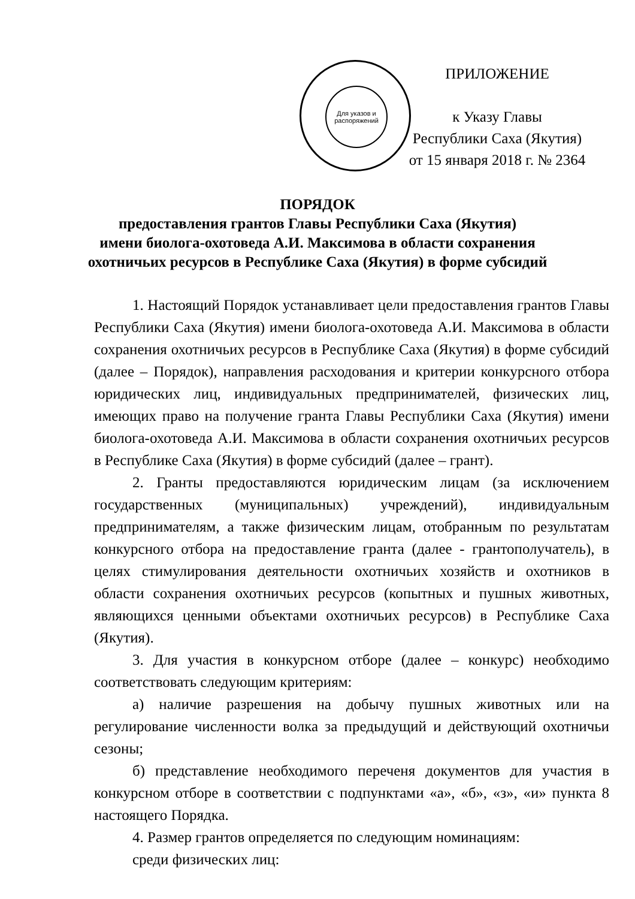Для указов и распоряжений
ПРИЛОЖЕНИЕ
к Указу Главы
Республики Саха (Якутия)
от 15 января 2018 г. № 2364
ПОРЯДОК
предоставления грантов Главы Республики Саха (Якутия)
имени биолога-охотоведа А.И. Максимова в области сохранения
охотничьих ресурсов в Республике Саха (Якутия) в форме субсидий
1. Настоящий Порядок устанавливает цели предоставления грантов Главы Республики Саха (Якутия) имени биолога-охотоведа А.И. Максимова в области сохранения охотничьих ресурсов в Республике Саха (Якутия) в форме субсидий (далее – Порядок), направления расходования и критерии конкурсного отбора юридических лиц, индивидуальных предпринимателей, физических лиц, имеющих право на получение гранта Главы Республики Саха (Якутия) имени биолога-охотоведа А.И. Максимова в области сохранения охотничьих ресурсов в Республике Саха (Якутия) в форме субсидий (далее – грант).
2. Гранты предоставляются юридическим лицам (за исключением государственных (муниципальных) учреждений), индивидуальным предпринимателям, а также физическим лицам, отобранным по результатам конкурсного отбора на предоставление гранта (далее - грантополучатель), в целях стимулирования деятельности охотничьих хозяйств и охотников в области сохранения охотничьих ресурсов (копытных и пушных животных, являющихся ценными объектами охотничьих ресурсов) в Республике Саха (Якутия).
3. Для участия в конкурсном отборе (далее – конкурс) необходимо соответствовать следующим критериям:
а) наличие разрешения на добычу пушных животных или на регулирование численности волка за предыдущий и действующий охотничьи сезоны;
б) представление необходимого переченя документов для участия в конкурсном отборе в соответствии с подпунктами «а», «б», «з», «и» пункта 8 настоящего Порядка.
4. Размер грантов определяется по следующим номинациям:
среди физических лиц: